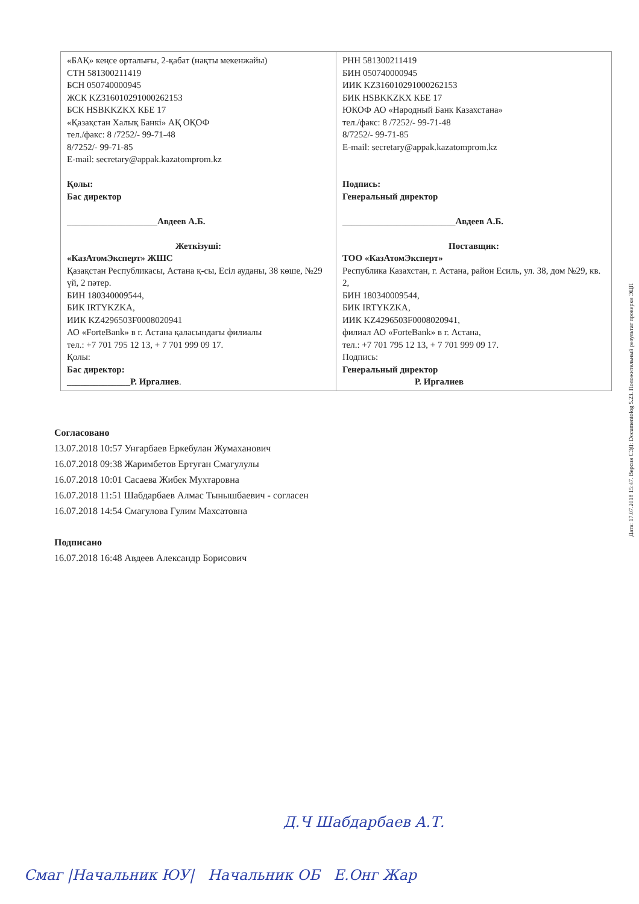| «БАҚ» кеңсе орталығы, 2-қабат (нақты мекенжайы) СТН 581300211419 БСН 050740000945 ЖСК KZ316010291000262153 БСК HSBKKZKX КБЕ 17 «Қазақстан Халық Банкі» АҚ ОҚОФ тел./факс: 8 /7252/- 99-71-48 8/7252/- 99-71-85 E-mail: secretary@appak.kazatomprom.kz Қолы: Бас директор ____________________ Авдеев А.Б. Жеткізуші: «КазАтомЭксперт» ЖШС Қазақстан Республикасы, Астана қ-сы, Есіл ауданы, 38 көше, №29 үй, 2 пәтер. БИН 180340009544, БИК IRTYKZKA, ИИК KZ4296503F0008020941 АО «ForteBank» в г. Астана қаласындағы филиалы тел.: +7 701 795 12 13, + 7 701 999 09 17. Қолы: Бас директор: ______________ Р. Иргалиев . | РНН 581300211419 БИН 050740000945 ИИК KZ316010291000262153 БИК HSBKKZKX КБЕ 17 ЮКОФ АО «Народный Банк Казахстана» тел./факс: 8 /7252/- 99-71-48 8/7252/- 99-71-85 E-mail: secretary@appak.kazatomprom.kz Подпись: Генеральный директор _________________________ Авдеев А.Б. Поставщик: ТОО «КазАтомЭксперт» Республика Казахстан, г. Астана, район Есиль, ул. 38, дом №29, кв. 2, БИН 180340009544, БИК IRTYKZKA, ИИК KZ4296503F0008020941, филиал АО «ForteBank» в г. Астана, тел.: +7 701 795 12 13, + 7 701 999 09 17. Подпись: Генеральный директор Р. Иргалиев |
Согласовано
13.07.2018 10:57 Унгарбаев Еркебулан Жумаханович
16.07.2018 09:38 Жаримбетов Ертуган Смагулулы
16.07.2018 10:01 Сасаева Жибек Мухтаровна
16.07.2018 11:51 Шабдарбаев Алмас Тынышбаевич - согласен
16.07.2018 14:54 Смагулова Гулим Махсатовна
Подписано
16.07.2018 16:48 Авдеев Александр Борисович
Дата: 17.07.2018 15:47. Версия СЭД: Documentolog 5.23. Положительный результат проверки ЭЦП
Д.Ч Шабдарбаев А.Т.
Смаг |Начальник ЮУ| Начальник ОБ Е.Онг Жар